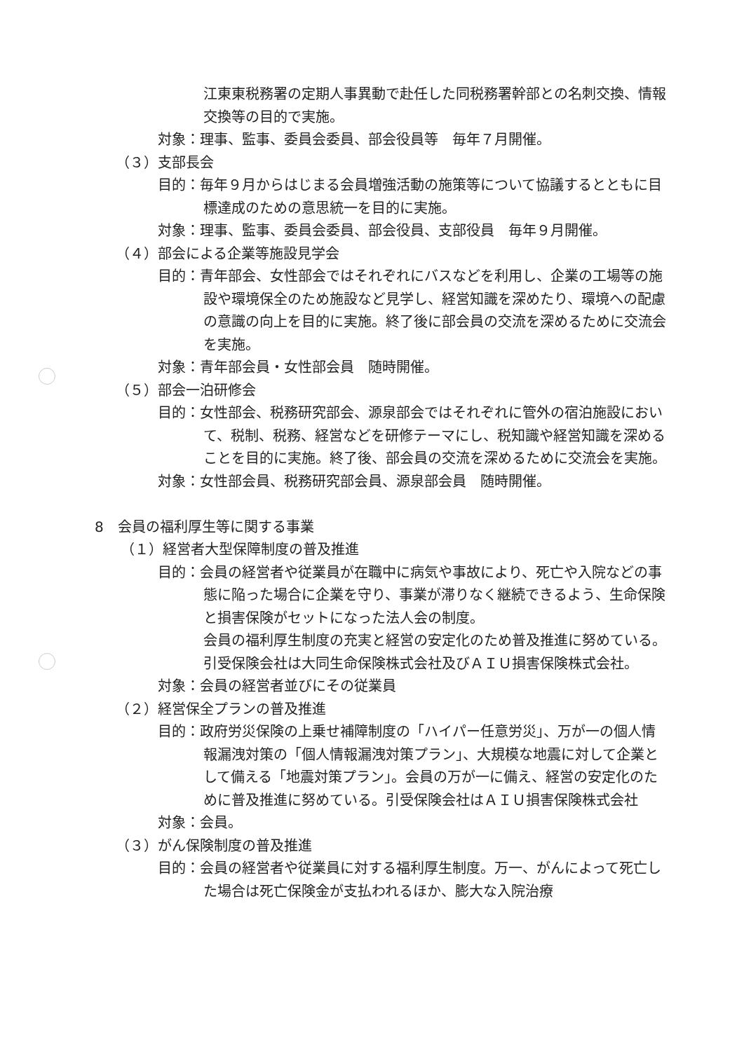江東東税務署の定期人事異動で赴任した同税務署幹部との名刺交換、情報交換等の目的で実施。
対象：理事、監事、委員会委員、部会役員等　毎年７月開催。
（３）支部長会
目的：毎年９月からはじまる会員増強活動の施策等について協議するとともに目標達成のための意思統一を目的に実施。
対象：理事、監事、委員会委員、部会役員、支部役員　毎年９月開催。
（４）部会による企業等施設見学会
目的：青年部会、女性部会ではそれぞれにバスなどを利用し、企業の工場等の施設や環境保全のため施設など見学し、経営知識を深めたり、環境への配慮の意識の向上を目的に実施。終了後に部会員の交流を深めるために交流会を実施。
対象：青年部会員・女性部会員　随時開催。
（５）部会一泊研修会
目的：女性部会、税務研究部会、源泉部会ではそれぞれに管外の宿泊施設において、税制、税務、経営などを研修テーマにし、税知識や経営知識を深めることを目的に実施。終了後、部会員の交流を深めるために交流会を実施。
対象：女性部会員、税務研究部会員、源泉部会員　随時開催。
8　会員の福利厚生等に関する事業
（１）経営者大型保障制度の普及推進
目的：会員の経営者や従業員が在職中に病気や事故により、死亡や入院などの事態に陥った場合に企業を守り、事業が滞りなく継続できるよう、生命保険と損害保険がセットになった法人会の制度。
会員の福利厚生制度の充実と経営の安定化のため普及推進に努めている。引受保険会社は大同生命保険株式会社及びＡＩＵ損害保険株式会社。
対象：会員の経営者並びにその従業員
（２）経営保全プランの普及推進
目的：政府労災保険の上乗せ補障制度の「ハイパー任意労災」、万が一の個人情報漏洩対策の「個人情報漏洩対策プラン」、大規模な地震に対して企業として備える「地震対策プラン」。会員の万が一に備え、経営の安定化のために普及推進に努めている。引受保険会社はＡＩＵ損害保険株式会社
対象：会員。
（３）がん保険制度の普及推進
目的：会員の経営者や従業員に対する福利厚生制度。万一、がんによって死亡した場合は死亡保険金が支払われるほか、膨大な入院治療